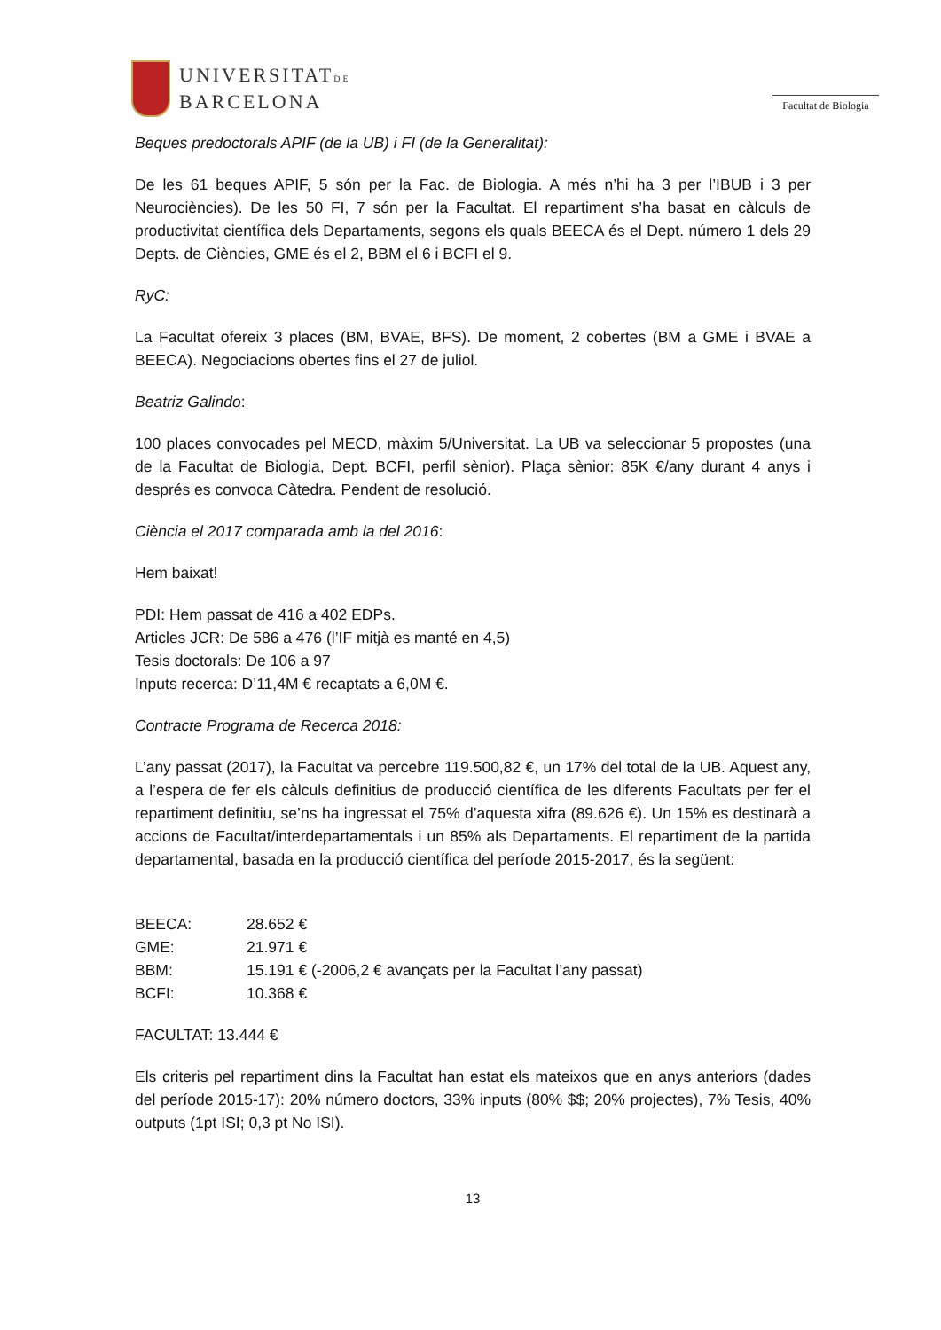UNIVERSITATDE
BARCELONA
Facultat de Biologia
Beques predoctorals APIF (de la UB) i FI (de la Generalitat):
De les 61 beques APIF, 5 són per la Fac. de Biologia. A més n’hi ha 3 per l’IBUB i 3 per Neurociències). De les 50 FI, 7 són per la Facultat. El repartiment s’ha basat en càlculs de productivitat científica dels Departaments, segons els quals BEECA és el Dept. número 1 dels 29 Depts. de Ciències, GME és el 2, BBM el 6 i BCFI el 9.
RyC:
La Facultat ofereix 3 places (BM, BVAE, BFS). De moment, 2 cobertes (BM a GME i BVAE a BEECA). Negociacions obertes fins el 27 de juliol.
Beatriz Galindo:
100 places convocades pel MECD, màxim 5/Universitat. La UB va seleccionar 5 propostes (una de la Facultat de Biologia, Dept. BCFI, perfil sènior). Plaça sènior: 85K €/any durant 4 anys i després es convoca Càtedra. Pendent de resolució.
Ciència el 2017 comparada amb la del 2016:
Hem baixat!
PDI: Hem passat de 416 a 402 EDPs.
Articles JCR: De 586 a 476 (l’IF mitjà es manté en 4,5)
Tesis doctorals: De 106 a 97
Inputs recerca: D’11,4M € recaptats a 6,0M €.
Contracte Programa de Recerca 2018:
L’any passat (2017), la Facultat va percebre 119.500,82 €, un 17% del total de la UB. Aquest any, a l’espera de fer els càlculs definitius de producció científica de les diferents Facultats per fer el repartiment definitiu, se’ns ha ingressat el 75% d’aquesta xifra (89.626 €). Un 15% es destinarà a accions de Facultat/interdepartamentals i un 85% als Departaments. El repartiment de la partida departamental, basada en la producció científica del període 2015-2017, és la següent:
BEECA: 28.652 €
GME: 21.971 €
BBM: 15.191 € (-2006,2 € avançats per la Facultat l’any passat)
BCFI: 10.368 €
FACULTAT: 13.444 €
Els criteris pel repartiment dins la Facultat han estat els mateixos que en anys anteriors (dades del període 2015-17): 20% número doctors, 33% inputs (80% $$; 20% projectes), 7% Tesis, 40% outputs (1pt ISI; 0,3 pt No ISI).
13